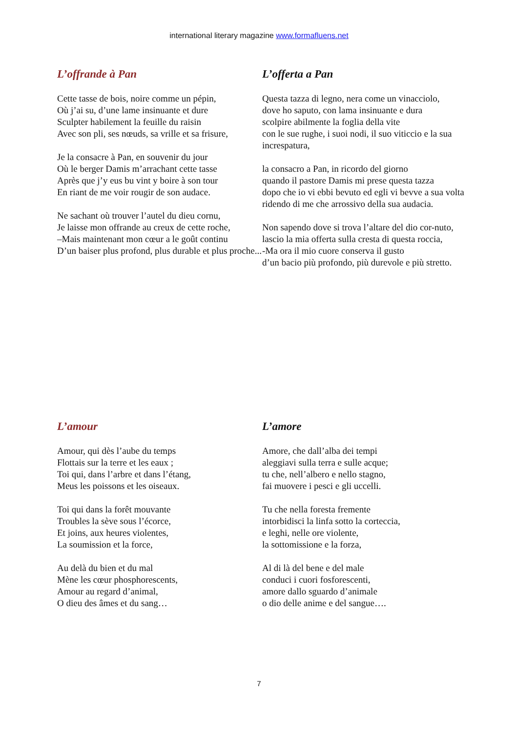international literary magazine www.formafluens.net
L’offrande à Pan
Cette tasse de bois, noire comme un pépin,
Où j’ai su, d’une lame insinuante et dure
Sculpter habilement la feuille du raisin
Avec son pli, ses nœuds, sa vrille et sa frisure,
Je la consacre à Pan, en souvenir du jour
Où le berger Damis m’arrachant cette tasse
Après que j’y eus bu vint y boire à son tour
En riant de me voir rougir de son audace.
Ne sachant où trouver l’autel du dieu cornu,
Je laisse mon offrande au creux de cette roche,
–Mais maintenant mon cœur a le goût continu
D’un baiser plus profond, plus durable et plus proche...
L’offerta a Pan
Questa tazza di legno, nera come un vinacciolo,
dove ho saputo, con lama insinuante e dura
scolpire abilmente la foglia della vite
con le sue rughe, i suoi nodi, il suo viticcio e la sua increspatura,
la consacro a Pan, in ricordo del giorno
quando il pastore Damis mi prese questa tazza
dopo che io vi ebbi bevuto ed egli vi bevve a sua volta
ridendo di me che arrossivo della sua audacia.
Non sapendo dove si trova l’altare del dio cor-nuto,
lascio la mia offerta sulla cresta di questa roccia,
-Ma ora il mio cuore conserva il gusto
d’un bacio più profondo, più durevole e più stretto.
L’amour
Amour, qui dès l’aube du temps
Flottais sur la terre et les eaux ;
Toi qui, dans l’arbre et dans l’étang,
Meus les poissons et les oiseaux.
Toi qui dans la forêt mouvante
Troubles la sève sous l’écorce,
Et joins, aux heures violentes,
La soumission et la force,
Au delà du bien et du mal
Mène les cœur phosphorescents,
Amour au regard d’animal,
O dieu des âmes et du sang…
L’amore
Amore, che dall’alba dei tempi
aleggiavi sulla terra e sulle acque;
tu che, nell’albero e nello stagno,
fai muovere i pesci e gli uccelli.
Tu che nella foresta fremente
intorbidisci la linfa sotto la corteccia,
e leghi, nelle ore violente,
la sottomissione e la forza,
Al di là del bene e del male
conduci i cuori fosforescenti,
amore dallo sguardo d’animale
o dio delle anime e del sangue….
7